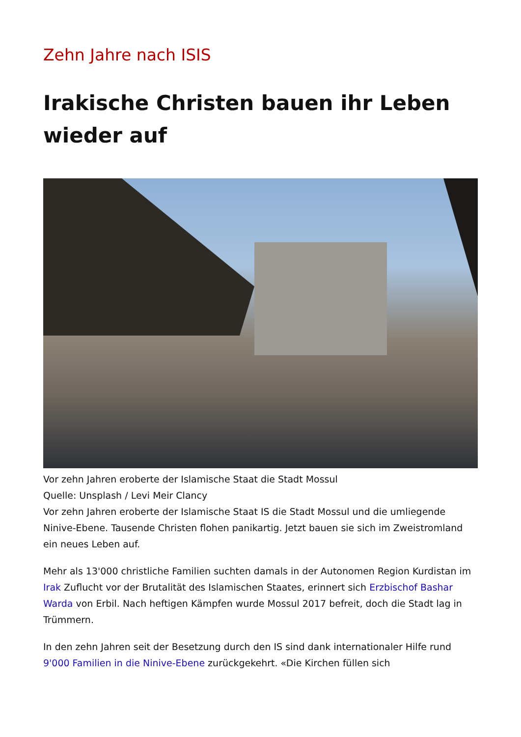Zehn Jahre nach ISIS
Irakische Christen bauen ihr Leben wieder auf
Vor zehn Jahren eroberte der Islamische Staat die Stadt Mossul
Quelle: Unsplash / Levi Meir Clancy
Vor zehn Jahren eroberte der Islamische Staat IS die Stadt Mossul und die umliegende Ninive-Ebene. Tausende Christen flohen panikartig. Jetzt bauen sie sich im Zweistromland ein neues Leben auf.
Mehr als 13'000 christliche Familien suchten damals in der Autonomen Region Kurdistan im Irak Zuflucht vor der Brutalität des Islamischen Staates, erinnert sich Erzbischof Bashar Warda von Erbil. Nach heftigen Kämpfen wurde Mossul 2017 befreit, doch die Stadt lag in Trümmern.
In den zehn Jahren seit der Besetzung durch den IS sind dank internationaler Hilfe rund 9'000 Familien in die Ninive-Ebene zurückgekehrt. «Die Kirchen füllen sich